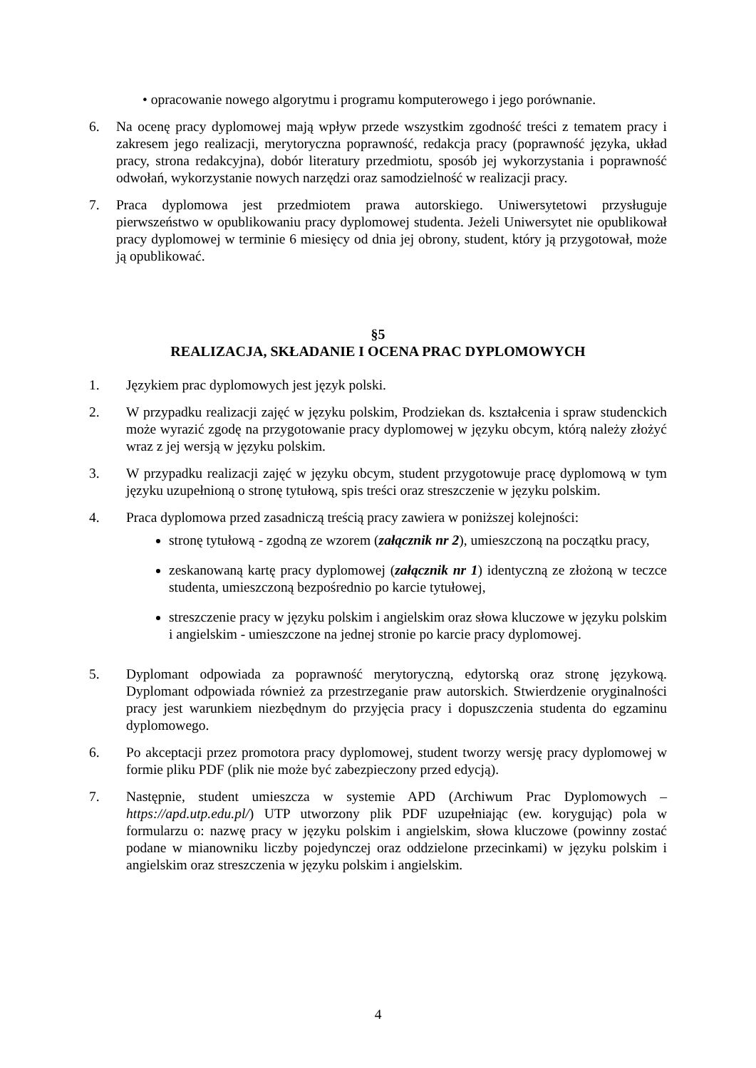• opracowanie nowego algorytmu i programu komputerowego i jego porównanie.
6. Na ocenę pracy dyplomowej mają wpływ przede wszystkim zgodność treści z tematem pracy i zakresem jego realizacji, merytoryczna poprawność, redakcja pracy (poprawność języka, układ pracy, strona redakcyjna), dobór literatury przedmiotu, sposób jej wykorzystania i poprawność odwołań, wykorzystanie nowych narzędzi oraz samodzielność w realizacji pracy.
7. Praca dyplomowa jest przedmiotem prawa autorskiego. Uniwersytetowi przysługuje pierwszeństwo w opublikowaniu pracy dyplomowej studenta. Jeżeli Uniwersytet nie opublikował pracy dyplomowej w terminie 6 miesięcy od dnia jej obrony, student, który ją przygotował, może ją opublikować.
§5
REALIZACJA, SKŁADANIE I OCENA PRAC DYPLOMOWYCH
1. Językiem prac dyplomowych jest język polski.
2. W przypadku realizacji zajęć w języku polskim, Prodziekan ds. kształcenia i spraw studenckich może wyrazić zgodę na przygotowanie pracy dyplomowej w języku obcym, którą należy złożyć wraz z jej wersją w języku polskim.
3. W przypadku realizacji zajęć w języku obcym, student przygotowuje pracę dyplomową w tym języku uzupełnioną o stronę tytułową, spis treści oraz streszczenie w języku polskim.
4. Praca dyplomowa przed zasadniczą treścią pracy zawiera w poniższej kolejności:
stronę tytułową - zgodną ze wzorem (załącznik nr 2), umieszczoną na początku pracy,
zeskanowaną kartę pracy dyplomowej (załącznik nr 1) identyczną ze złożoną w teczce studenta, umieszczoną bezpośrednio po karcie tytułowej,
streszczenie pracy w języku polskim i angielskim oraz słowa kluczowe w języku polskim i angielskim - umieszczone na jednej stronie po karcie pracy dyplomowej.
5. Dyplomant odpowiada za poprawność merytoryczną, edytorską oraz stronę językową. Dyplomant odpowiada również za przestrzeganie praw autorskich. Stwierdzenie oryginalności pracy jest warunkiem niezbędnym do przyjęcia pracy i dopuszczenia studenta do egzaminu dyplomowego.
6. Po akceptacji przez promotora pracy dyplomowej, student tworzy wersję pracy dyplomowej w formie pliku PDF (plik nie może być zabezpieczony przed edycją).
7. Następnie, student umieszcza w systemie APD (Archiwum Prac Dyplomowych – https://apd.utp.edu.pl/) UTP utworzony plik PDF uzupełniając (ew. korygując) pola w formularzu o: nazwę pracy w języku polskim i angielskim, słowa kluczowe (powinny zostać podane w mianowniku liczby pojedynczej oraz oddzielone przecinkami) w języku polskim i angielskim oraz streszczenia w języku polskim i angielskim.
4